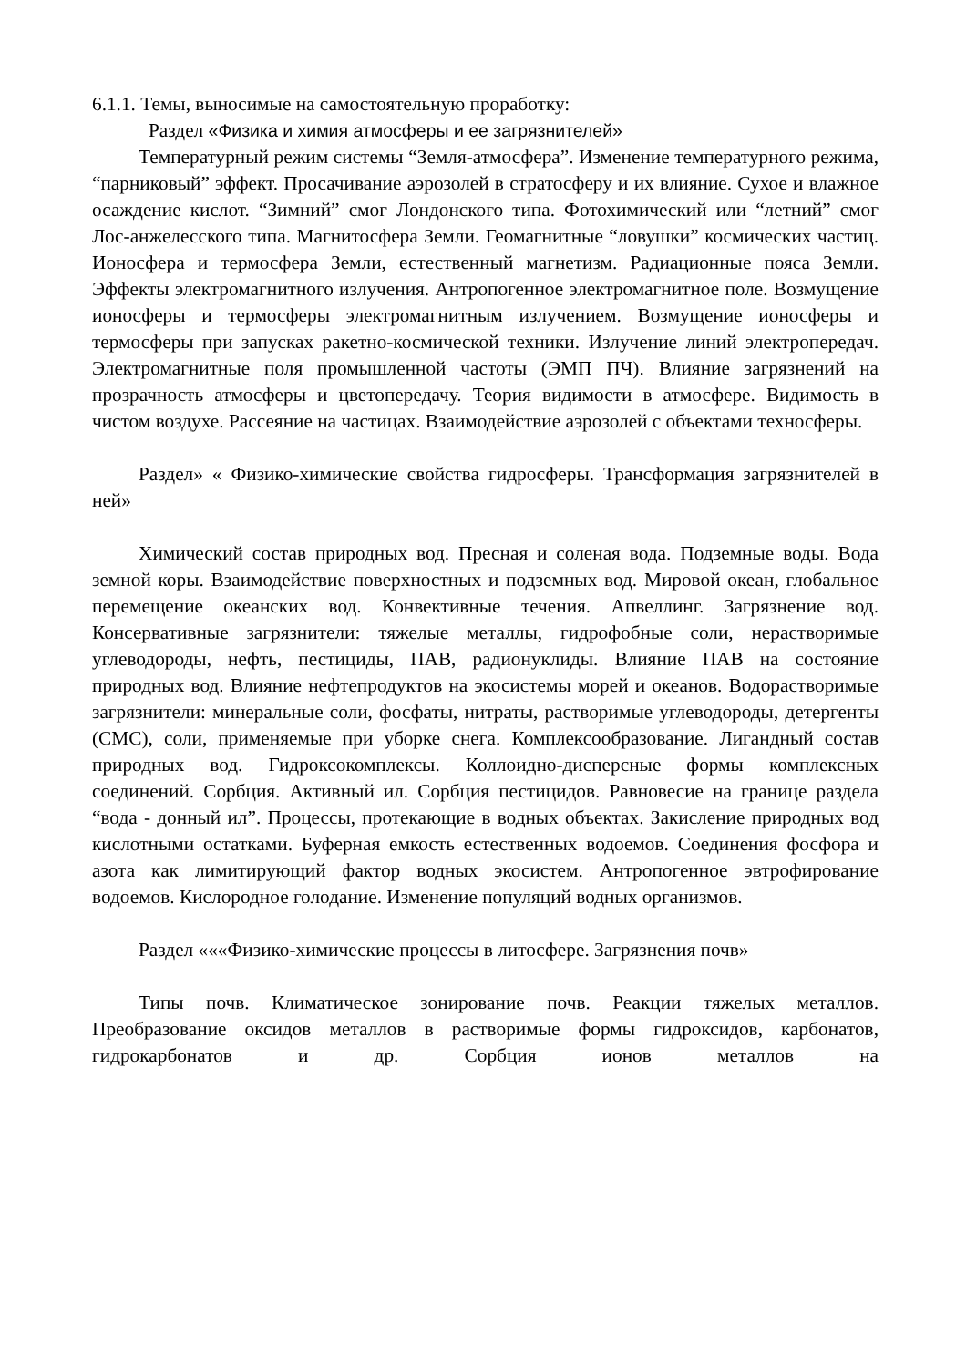6.1.1. Темы, выносимые на самостоятельную проработку:
Раздел «Физика и химия атмосферы и ее загрязнителей»
Температурный режим системы “Земля-атмосфера”. Изменение температурного режима, “парниковый” эффект. Просачивание аэрозолей в стратосферу и их влияние. Сухое и влажное осаждение кислот. “Зимний” смог Лондонского типа. Фотохимический или “летний” смог Лос-анжелесского типа. Магнитосфера Земли. Геомагнитные “ловушки” космических частиц. Ионосфера и термосфера Земли, естественный магнетизм. Радиационные пояса Земли. Эффекты электромагнитного излучения. Антропогенное электромагнитное поле. Возмущение ионосферы и термосферы электромагнитным излучением. Возмущение ионосферы и термосферы при запусках ракетно-космической техники. Излучение линий электропередач. Электромагнитные поля промышленной частоты (ЭМП ПЧ). Влияние загрязнений на прозрачность атмосферы и цветопередачу. Теория видимости в атмосфере. Видимость в чистом воздухе. Рассеяние на частицах. Взаимодействие аэрозолей с объектами техносферы.
Раздел» « Физико-химические свойства гидросферы. Трансформация загрязнителей в ней»
Химический состав природных вод. Пресная и соленая вода. Подземные воды. Вода земной коры. Взаимодействие поверхностных и подземных вод. Мировой океан, глобальное перемещение океанских вод. Конвективные течения. Апвеллинг. Загрязнение вод. Консервативные загрязнители: тяжелые металлы, гидрофобные соли, нерастворимые углеводороды, нефть, пестициды, ПАВ, радионуклиды. Влияние ПАВ на состояние природных вод. Влияние нефтепродуктов на экосистемы морей и океанов. Водорастворимые загрязнители: минеральные соли, фосфаты, нитраты, растворимые углеводороды, детергенты (СМС), соли, применяемые при уборке снега. Комплексообразование. Лигандный состав природных вод. Гидроксокомплексы. Коллоидно-дисперсные формы комплексных соединений. Сорбция. Активный ил. Сорбция пестицидов. Равновесие на границе раздела “вода - донный ил”. Процессы, протекающие в водных объектах. Закисление природных вод кислотными остатками. Буферная емкость естественных водоемов. Соединения фосфора и азота как лимитирующий фактор водных экосистем. Антропогенное эвтрофирование водоемов. Кислородное голодание. Изменение популяций водных организмов.
Раздел «««Физико-химические процессы в литосфере. Загрязнения почв»
Типы почв. Климатическое зонирование почв. Реакции тяжелых металлов. Преобразование оксидов металлов в растворимые формы гидроксидов, карбонатов, гидрокарбонатов и др. Сорбция ионов металлов на